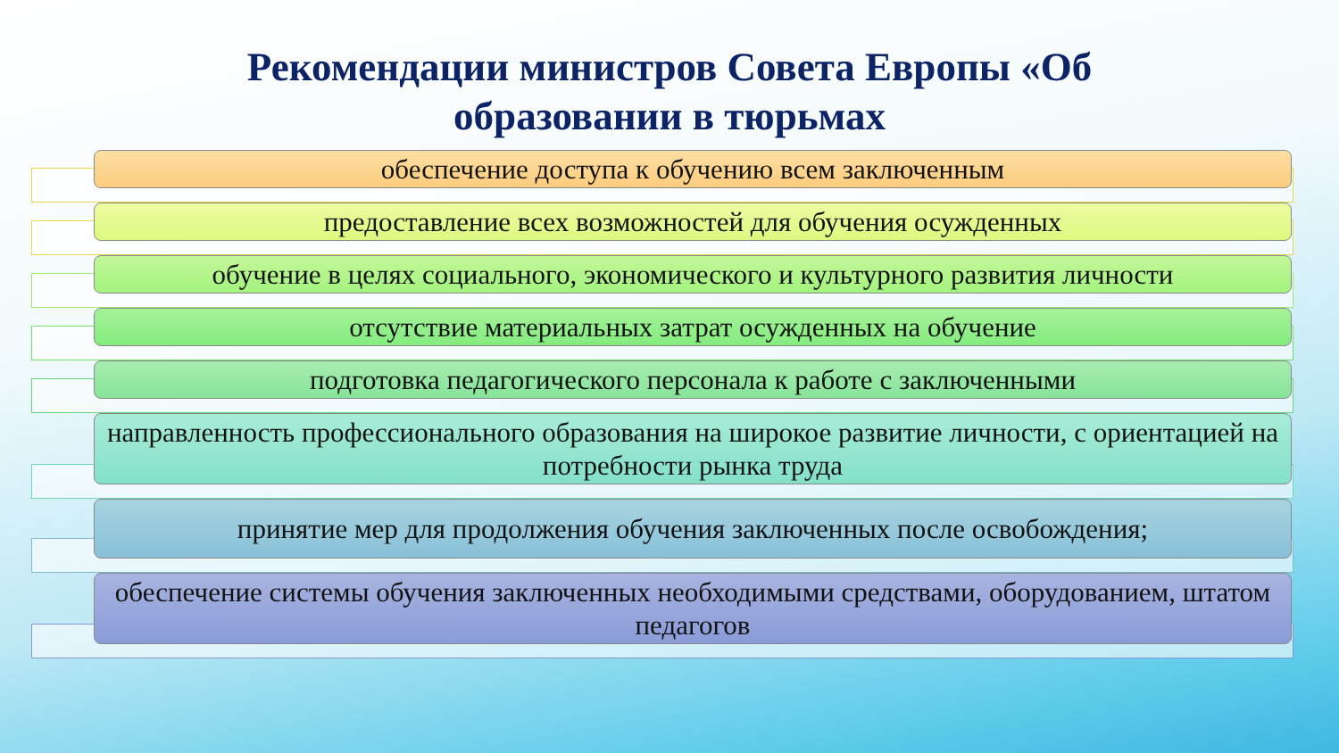Рекомендации министров Совета Европы «Об
образовании в тюрьмах
обеспечение доступа к обучению всем заключенным
предоставление всех возможностей для обучения осужденных
обучение в целях социального, экономического и культурного развития личности
отсутствие материальных затрат осужденных на обучение
подготовка педагогического персонала к работе с заключенными
направленность профессионального образования на широкое развитие личности, с ориентацией на потребности рынка труда
принятие мер для продолжения обучения заключенных после освобождения;
обеспечение системы обучения заключенных необходимыми средствами, оборудованием, штатом педагогов